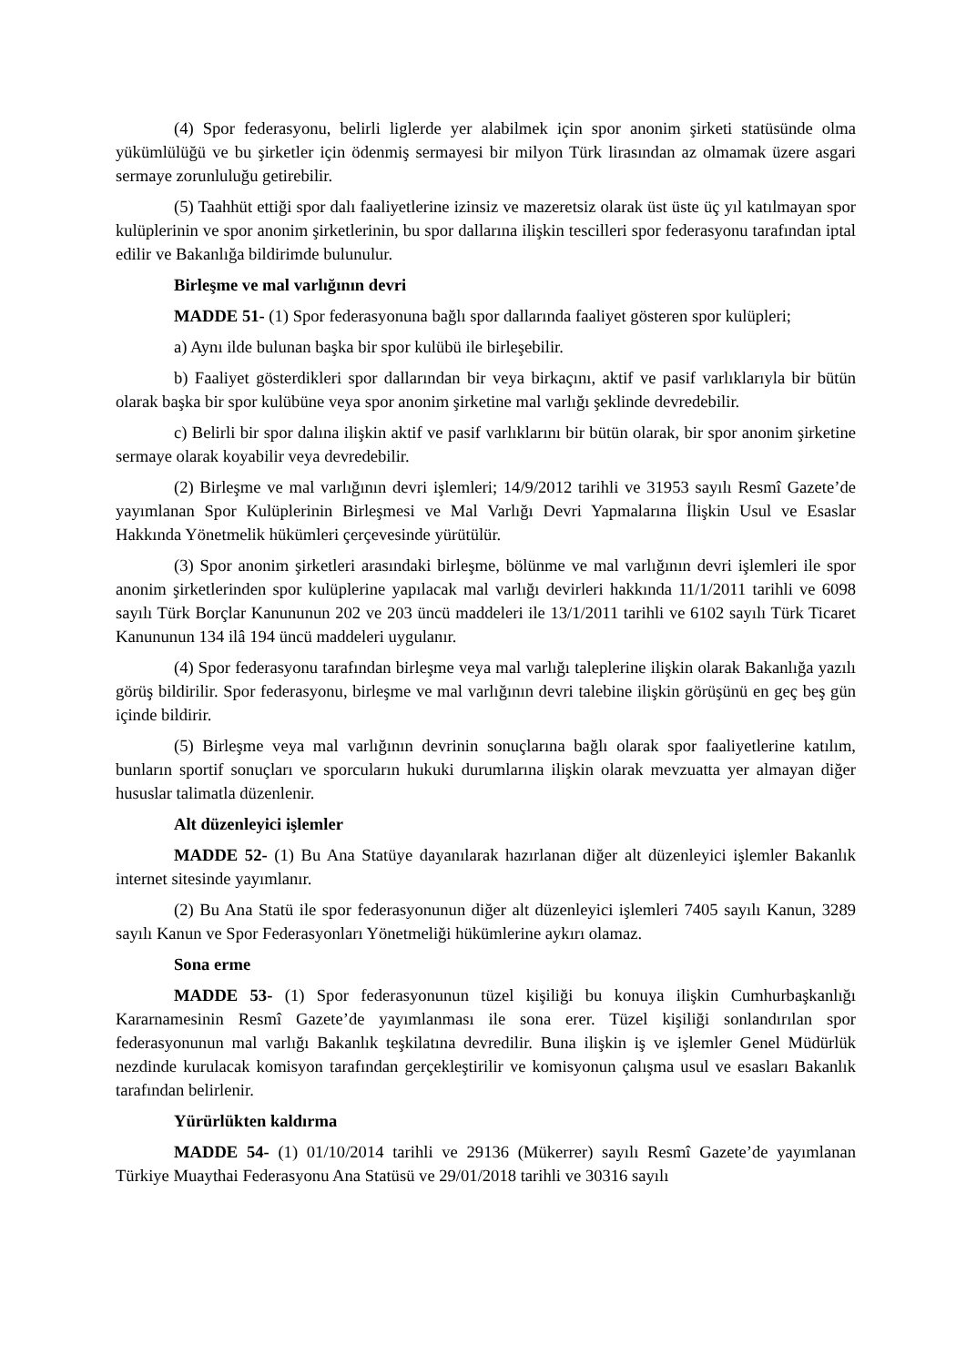(4) Spor federasyonu, belirli liglerde yer alabilmek için spor anonim şirketi statüsünde olma yükümlülüğü ve bu şirketler için ödenmiş sermayesi bir milyon Türk lirasından az olmamak üzere asgari sermaye zorunluluğu getirebilir.
(5) Taahhüt ettiği spor dalı faaliyetlerine izinsiz ve mazeretsiz olarak üst üste üç yıl katılmayan spor kulüplerinin ve spor anonim şirketlerinin, bu spor dallarına ilişkin tescilleri spor federasyonu tarafından iptal edilir ve Bakanlığa bildirimde bulunulur.
Birleşme ve mal varlığının devri
MADDE 51- (1) Spor federasyonuna bağlı spor dallarında faaliyet gösteren spor kulüpleri;
a) Aynı ilde bulunan başka bir spor kulübü ile birleşebilir.
b) Faaliyet gösterdikleri spor dallarından bir veya birkaçını, aktif ve pasif varlıklarıyla bir bütün olarak başka bir spor kulübüne veya spor anonim şirketine mal varlığı şeklinde devredebilir.
c) Belirli bir spor dalına ilişkin aktif ve pasif varlıklarını bir bütün olarak, bir spor anonim şirketine sermaye olarak koyabilir veya devredebilir.
(2) Birleşme ve mal varlığının devri işlemleri; 14/9/2012 tarihli ve 31953 sayılı Resmî Gazete’de yayımlanan Spor Kulüplerinin Birleşmesi ve Mal Varlığı Devri Yapmalarına İlişkin Usul ve Esaslar Hakkında Yönetmelik hükümleri çerçevesinde yürütülür.
(3) Spor anonim şirketleri arasındaki birleşme, bölünme ve mal varlığının devri işlemleri ile spor anonim şirketlerinden spor kulüplerine yapılacak mal varlığı devirleri hakkında 11/1/2011 tarihli ve 6098 sayılı Türk Borçlar Kanununun 202 ve 203 üncü maddeleri ile 13/1/2011 tarihli ve 6102 sayılı Türk Ticaret Kanununun 134 ilâ 194 üncü maddeleri uygulanır.
(4) Spor federasyonu tarafından birleşme veya mal varlığı taleplerine ilişkin olarak Bakanlığa yazılı görüş bildirilir. Spor federasyonu, birleşme ve mal varlığının devri talebine ilişkin görüşünü en geç beş gün içinde bildirir.
(5) Birleşme veya mal varlığının devrinin sonuçlarına bağlı olarak spor faaliyetlerine katılım, bunların sportif sonuçları ve sporcuların hukuki durumlarına ilişkin olarak mevzuatta yer almayan diğer hususlar talimatla düzenlenir.
Alt düzenleyici işlemler
MADDE 52- (1) Bu Ana Statüye dayanılarak hazırlanan diğer alt düzenleyici işlemler Bakanlık internet sitesinde yayımlanır.
(2) Bu Ana Statü ile spor federasyonunun diğer alt düzenleyici işlemleri 7405 sayılı Kanun, 3289 sayılı Kanun ve Spor Federasyonları Yönetmeliği hükümlerine aykırı olamaz.
Sona erme
MADDE 53- (1) Spor federasyonunun tüzel kişiliği bu konuya ilişkin Cumhurbaşkanlığı Kararnamesinin Resmî Gazete’de yayımlanması ile sona erer. Tüzel kişiliği sonlandırılan spor federasyonunun mal varlığı Bakanlık teşkilatına devredilir. Buna ilişkin iş ve işlemler Genel Müdürlük nezdinde kurulacak komisyon tarafından gerçekleştirilir ve komisyonun çalışma usul ve esasları Bakanlık tarafından belirlenir.
Yürürlükten kaldırma
MADDE 54- (1) 01/10/2014 tarihli ve 29136 (Mükerrer) sayılı Resmî Gazete’de yayımlanan Türkiye Muaythai Federasyonu Ana Statüsü ve 29/01/2018 tarihli ve 30316 sayılı